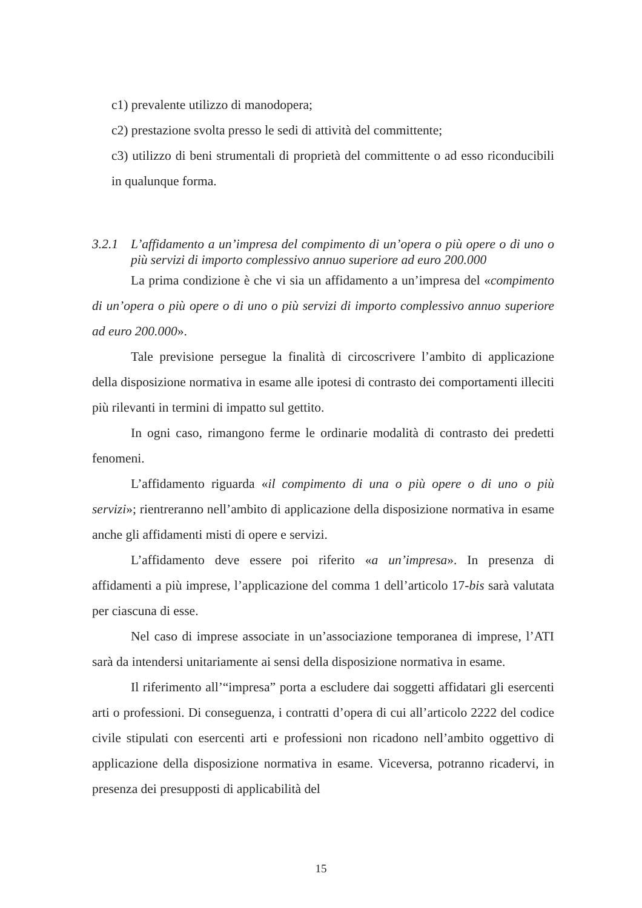c1) prevalente utilizzo di manodopera;
c2) prestazione svolta presso le sedi di attività del committente;
c3) utilizzo di beni strumentali di proprietà del committente o ad esso riconducibili in qualunque forma.
3.2.1 L’affidamento a un’impresa del compimento di un’opera o più opere o di uno o più servizi di importo complessivo annuo superiore ad euro 200.000
La prima condizione è che vi sia un affidamento a un’impresa del «compimento di un’opera o più opere o di uno o più servizi di importo complessivo annuo superiore ad euro 200.000».
Tale previsione persegue la finalità di circoscrivere l’ambito di applicazione della disposizione normativa in esame alle ipotesi di contrasto dei comportamenti illeciti più rilevanti in termini di impatto sul gettito.
In ogni caso, rimangono ferme le ordinarie modalità di contrasto dei predetti fenomeni.
L’affidamento riguarda «il compimento di una o più opere o di uno o più servizi»; rientreranno nell’ambito di applicazione della disposizione normativa in esame anche gli affidamenti misti di opere e servizi.
L’affidamento deve essere poi riferito «a un’impresa». In presenza di affidamenti a più imprese, l’applicazione del comma 1 dell’articolo 17-bis sarà valutata per ciascuna di esse.
Nel caso di imprese associate in un’associazione temporanea di imprese, l’ATI sarà da intendersi unitariamente ai sensi della disposizione normativa in esame.
Il riferimento all’“impresa” porta a escludere dai soggetti affidatari gli esercenti arti o professioni. Di conseguenza, i contratti d’opera di cui all’articolo 2222 del codice civile stipulati con esercenti arti e professioni non ricadono nell’ambito oggettivo di applicazione della disposizione normativa in esame. Viceversa, potranno ricadervi, in presenza dei presupposti di applicabilità del
15